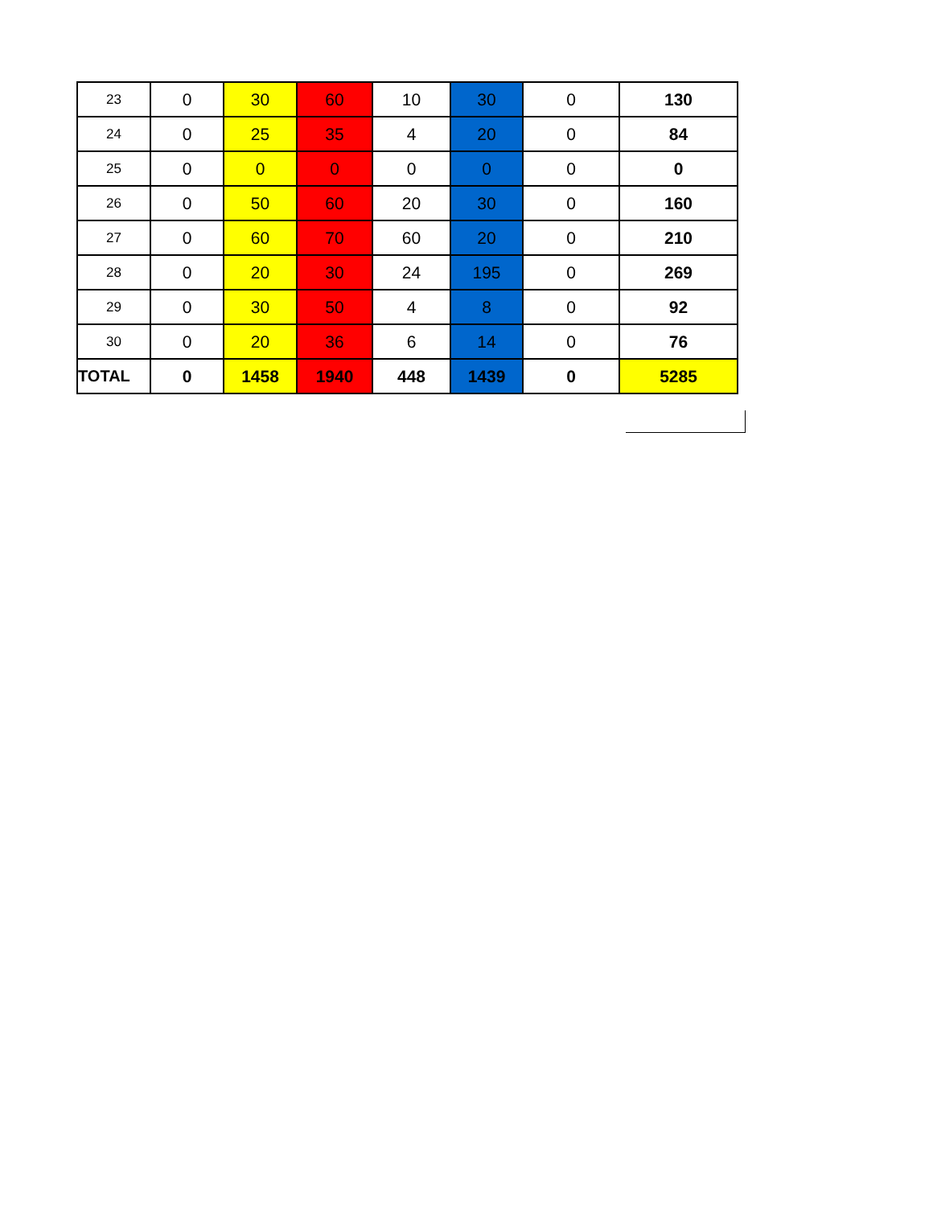| 23 | 0 | 30 | 60 | 10 | 30 | 0 | 130 |
| 24 | 0 | 25 | 35 | 4 | 20 | 0 | 84 |
| 25 | 0 | 0 | 0 | 0 | 0 | 0 | 0 |
| 26 | 0 | 50 | 60 | 20 | 30 | 0 | 160 |
| 27 | 0 | 60 | 70 | 60 | 20 | 0 | 210 |
| 28 | 0 | 20 | 30 | 24 | 195 | 0 | 269 |
| 29 | 0 | 30 | 50 | 4 | 8 | 0 | 92 |
| 30 | 0 | 20 | 36 | 6 | 14 | 0 | 76 |
| TOTAL | 0 | 1458 | 1940 | 448 | 1439 | 0 | 5285 |